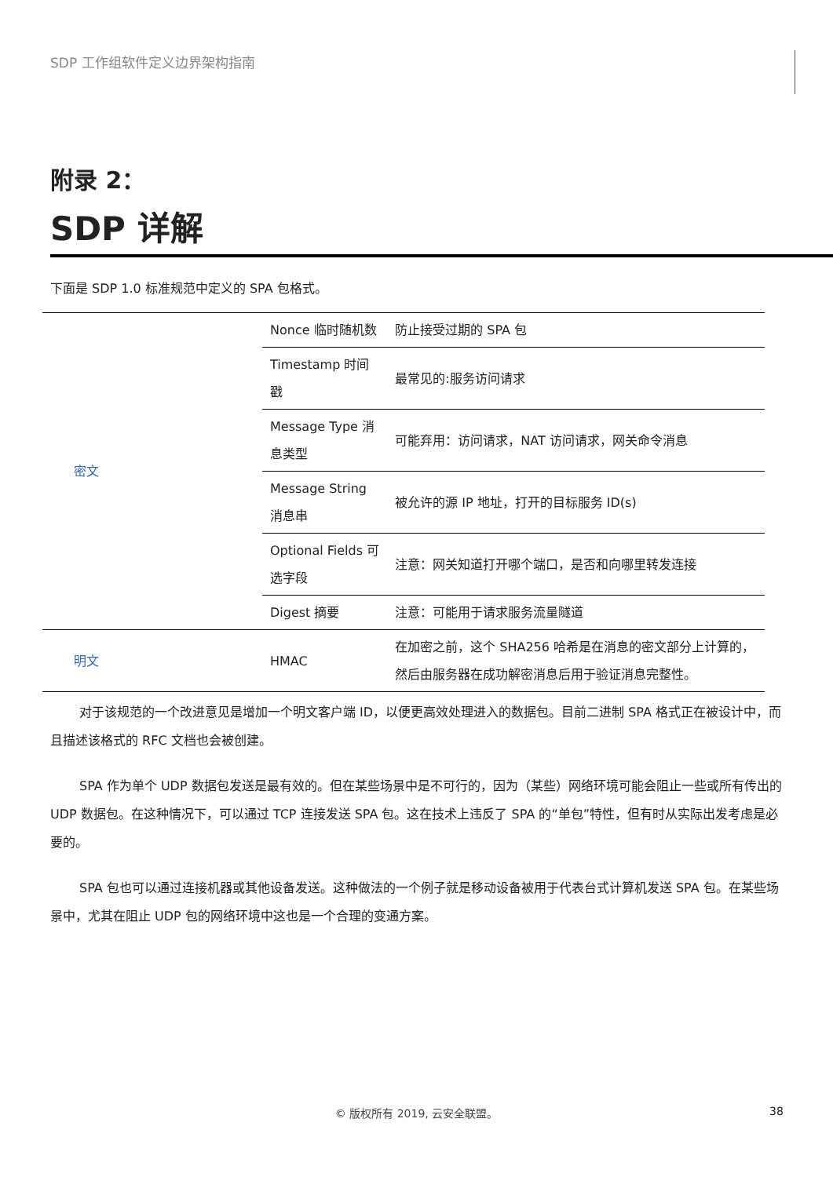SDP 工作组软件定义边界架构指南
附录 2：
SDP 详解
下面是 SDP 1.0 标准规范中定义的 SPA 包格式。
| 密文 | Nonce 临时随机数 | 防止接受过期的 SPA 包 |
| | Timestamp 时间戳 | 最常见的:服务访问请求 |
| | Message Type 消息类型 | 可能弃用：访问请求，NAT 访问请求，网关命令消息 |
| | Message String 消息串 | 被允许的源 IP 地址，打开的目标服务 ID(s) |
| | Optional Fields 可选字段 | 注意：网关知道打开哪个端口，是否和向哪里转发连接 |
| | Digest 摘要 | 注意：可能用于请求服务流量隧道 |
| 明文 | HMAC | 在加密之前，这个 SHA256 哈希是在消息的密文部分上计算的，然后由服务器在成功解密消息后用于验证消息完整性。 |
对于该规范的一个改进意见是增加一个明文客户端 ID，以便更高效处理进入的数据包。目前二进制 SPA 格式正在被设计中，而且描述该格式的 RFC 文档也会被创建。
SPA 作为单个 UDP 数据包发送是最有效的。但在某些场景中是不可行的，因为（某些）网络环境可能会阻止一些或所有传出的 UDP 数据包。在这种情况下，可以通过 TCP 连接发送 SPA 包。这在技术上违反了 SPA 的“单包”特性，但有时从实际出发考虑是必要的。
SPA 包也可以通过连接机器或其他设备发送。这种做法的一个例子就是移动设备被用于代表台式计算机发送 SPA 包。在某些场景中，尤其在阻止 UDP 包的网络环境中这也是一个合理的变通方案。
© 版权所有 2019, 云安全联盟。 38